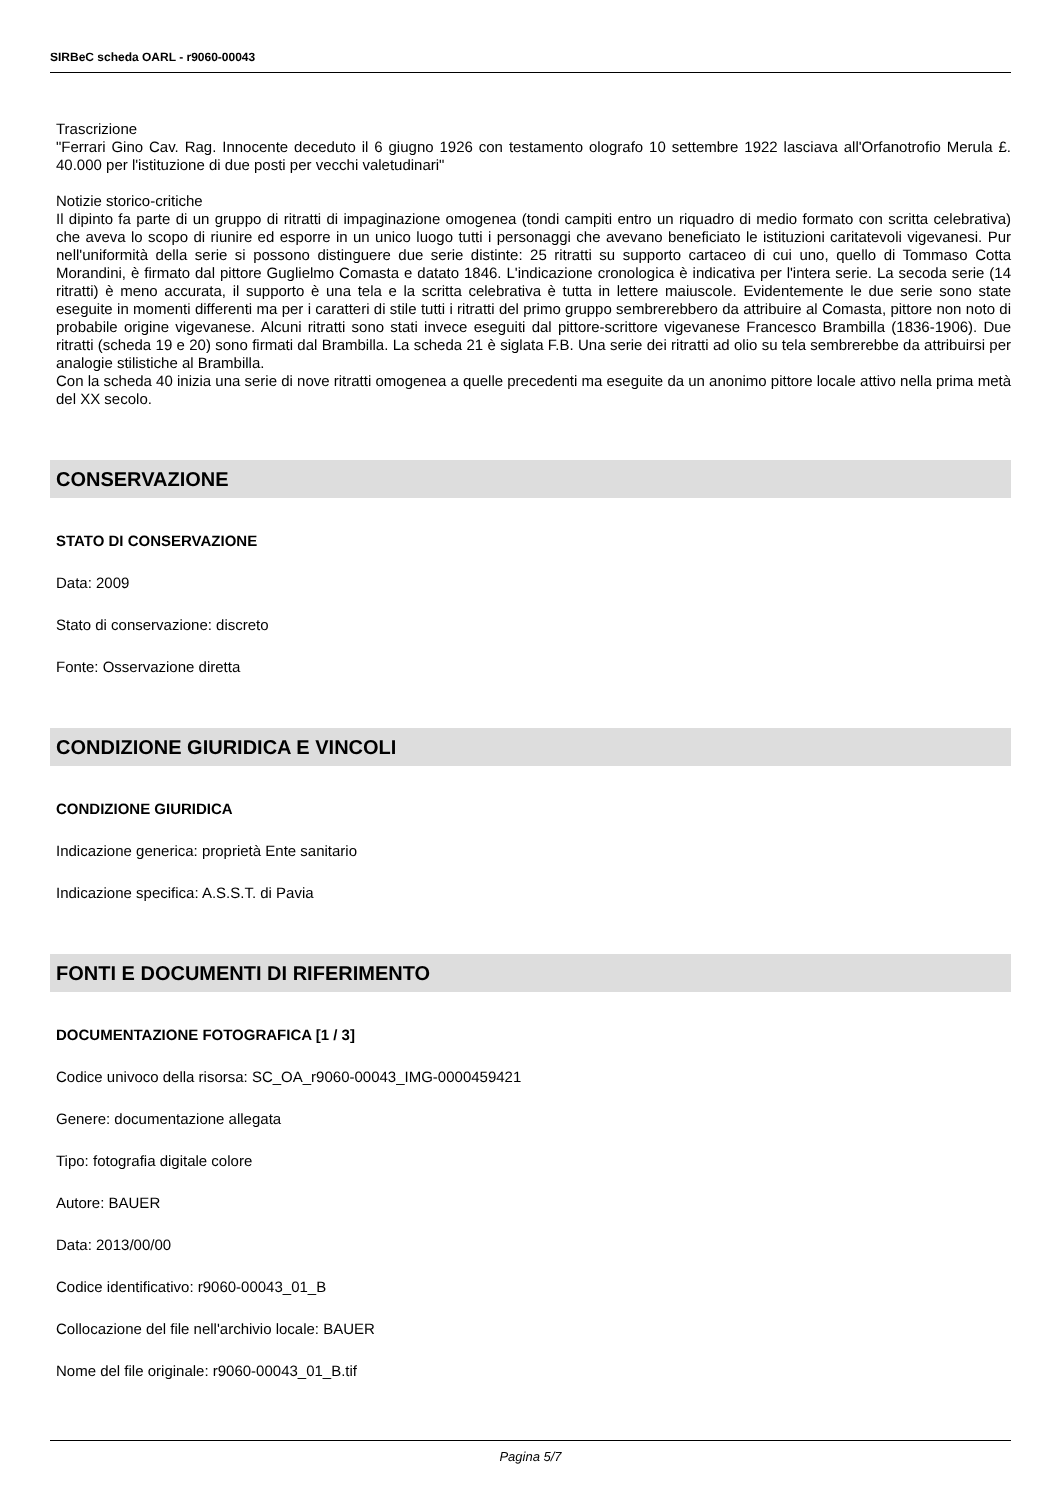SIRBeC scheda OARL - r9060-00043
Trascrizione
"Ferrari Gino Cav. Rag. Innocente deceduto il 6 giugno 1926 con testamento olografo 10 settembre 1922 lasciava all'Orfanotrofio Merula £. 40.000 per l'istituzione di due posti per vecchi valetudinari"
Notizie storico-critiche
Il dipinto fa parte di un gruppo di ritratti di impaginazione omogenea (tondi campiti entro un riquadro di medio formato con scritta celebrativa) che aveva lo scopo di riunire ed esporre in un unico luogo tutti i personaggi che avevano beneficiato le istituzioni caritatevoli vigevanesi. Pur nell'uniformità della serie si possono distinguere due serie distinte: 25 ritratti su supporto cartaceo di cui uno, quello di Tommaso Cotta Morandini, è firmato dal pittore Guglielmo Comasta e datato 1846. L'indicazione cronologica è indicativa per l'intera serie. La secoda serie (14 ritratti) è meno accurata, il supporto è una tela e la scritta celebrativa è tutta in lettere maiuscole. Evidentemente le due serie sono state eseguite in momenti differenti ma per i caratteri di stile tutti i ritratti del primo gruppo sembrerebbero da attribuire al Comasta, pittore non noto di probabile origine vigevanese. Alcuni ritratti sono stati invece eseguiti dal pittore-scrittore vigevanese Francesco Brambilla (1836-1906). Due ritratti (scheda 19 e 20) sono firmati dal Brambilla. La scheda 21 è siglata F.B. Una serie dei ritratti ad olio su tela sembrerebbe da attribuirsi per analogie stilistiche al Brambilla.
Con la scheda 40 inizia una serie di nove ritratti omogenea a quelle precedenti ma eseguite da un anonimo pittore locale attivo nella prima metà del XX secolo.
CONSERVAZIONE
STATO DI CONSERVAZIONE
Data: 2009
Stato di conservazione: discreto
Fonte: Osservazione diretta
CONDIZIONE GIURIDICA E VINCOLI
CONDIZIONE GIURIDICA
Indicazione generica: proprietà Ente sanitario
Indicazione specifica: A.S.S.T. di Pavia
FONTI E DOCUMENTI DI RIFERIMENTO
DOCUMENTAZIONE FOTOGRAFICA [1 / 3]
Codice univoco della risorsa: SC_OA_r9060-00043_IMG-0000459421
Genere: documentazione allegata
Tipo: fotografia digitale colore
Autore: BAUER
Data: 2013/00/00
Codice identificativo: r9060-00043_01_B
Collocazione del file nell'archivio locale: BAUER
Nome del file originale: r9060-00043_01_B.tif
Pagina 5/7